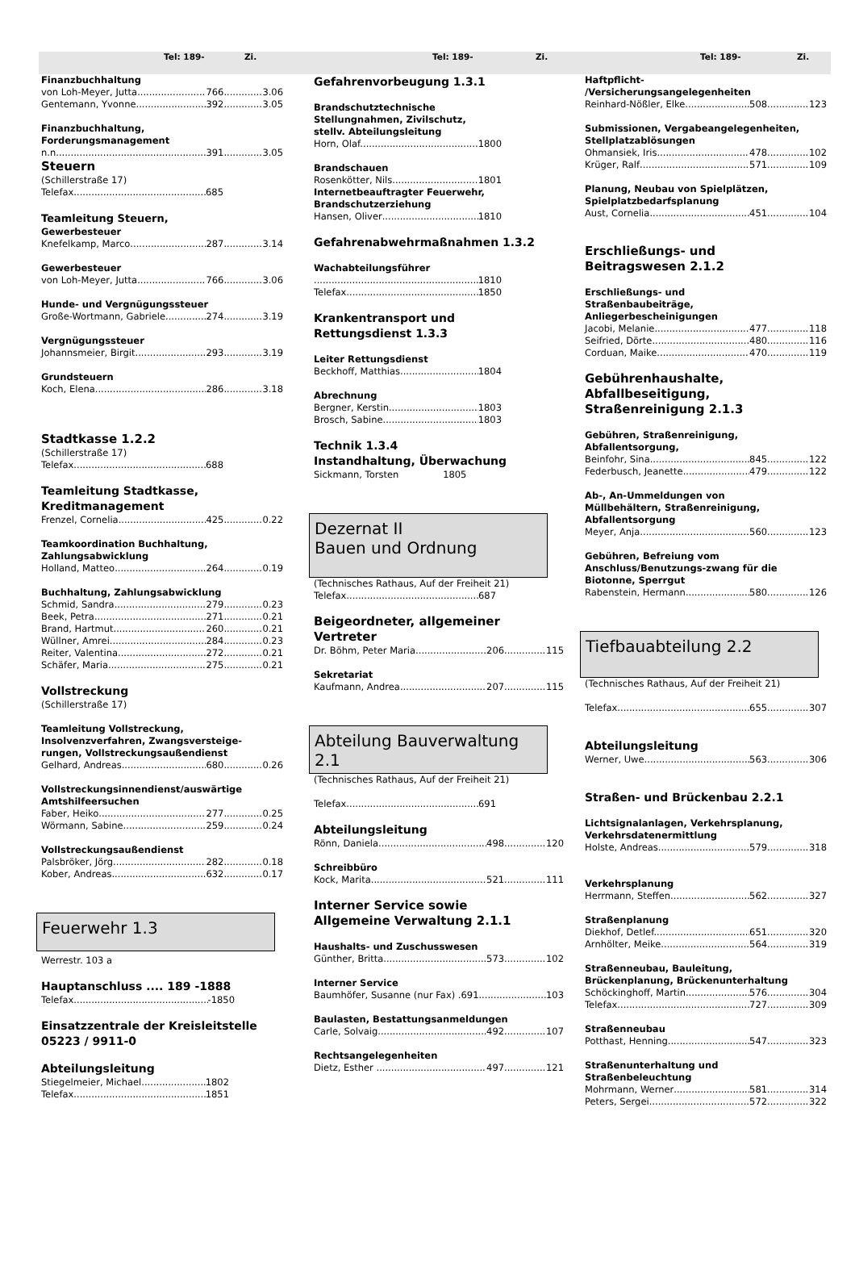Tel: 189- Zi. Tel: 189- Zi. Tel: 189- Zi.
Finanzbuchhaltung
von Loh-Meyer, Jutta 766 3.06
Gentemann, Yvonne. 392 3.05
Finanzbuchhaltung,
Forderungsmanagement
n.n. 391 3.05
Steuern
(Schillerstraße 17)
Telefax 685
Teamleitung Steuern,
Gewerbesteuer
Knefelkamp, Marco 287 3.14
Gewerbesteuer
von Loh-Meyer, Jutta 766 3.06
Hunde- und Vergnügungssteuer
Große-Wortmann, Gabriele 274 3.19
Vergnügungssteuer
Johannsmeier, Birgit 293 3.19
Grundsteuern
Koch, Elena 286 3.18
Stadtkasse 1.2.2
(Schillerstraße 17)
Telefax 688
Teamleitung Stadtkasse,
Kreditmanagement
Frenzel, Cornelia 425 0.22
Teamkoordination Buchhaltung,
Zahlungsabwicklung
Holland, Matteo 264 0.19
Buchhaltung, Zahlungsabwicklung
Schmid, Sandra 279 0.23
Beek, Petra 271 0.21
Brand, Hartmut 260 0.21
Wüllner, Amrei 284 0.23
Reiter, Valentina 272 0.21
Schäfer, Maria 275 0.21
Vollstreckung
(Schillerstraße 17)
Teamleitung Vollstreckung,
Insolvenzverfahren, Zwangsversteige-
rungen, Vollstreckungsaußendienst
Gelhard, Andreas 680 0.26
Vollstreckungsinnendienst/auswärtige
Amtshilfeersuchen
Faber, Heiko 277 0.25
Wörmann, Sabine 259 0.24
Vollstreckungsaußendienst
Palsbröker, Jörg 282 0.18
Kober, Andreas 632 0.17
Feuerwehr 1.3
Werrestr. 103 a
Hauptanschluss .... 189 -1888
Telefax -1850
Einsatzzentrale der Kreisleitstelle
05223 / 9911-0
Abteilungsleitung
Stiegelmeier, Michael 1802
Telefax 1851
Gefahrenvorbeugung 1.3.1
Brandschutztechnische
Stellungnahmen, Zivilschutz,
stellv. Abteilungsleitung
Horn, Olaf. 1800
Brandschauen
Rosenkötter, Nils 1801
Internetbeauftragter Feuerwehr,
Brandschutzerziehung
Hansen, Oliver 1810
Gefahrenabwehrmaßnahmen 1.3.2
Wachabteilungsführer
. 1810
Telefax 1850
Krankentransport und
Rettungsdienst 1.3.3
Leiter Rettungsdienst
Beckhoff, Matthias 1804
Abrechnung
Bergner, Kerstin 1803
Brosch, Sabine 1803
Technik 1.3.4
Instandhaltung, Überwachung
Sickmann, Torsten 1805
Dezernat II
Bauen und Ordnung
(Technisches Rathaus, Auf der Freiheit 21)
Telefax 687
Beigeordneter, allgemeiner
Vertreter
Dr. Böhm, Peter Maria 206 115
Sekretariat
Kaufmann, Andrea 207 115
Abteilung Bauverwaltung 2.1
(Technisches Rathaus, Auf der Freiheit 21)
Telefax 691
Abteilungsleitung
Rönn, Daniela 498 120
Schreibbüro
Kock, Marita 521 111
Interner Service sowie
Allgemeine Verwaltung 2.1.1
Haushalts- und Zuschusswesen
Günther, Britta 573 102
Interner Service
Baumhöfer, Susanne (nur Fax) .691 103
Baulasten, Bestattungsanmeldungen
Carle, Solvaig 492 107
Rechtsangelegenheiten
Dietz, Esther . 497 121
Haftpflicht-
/Versicherungsangelegenheiten
Reinhard-Nößler, Elke 508 123
Submissionen, Vergabeangelegenheiten,
Stellplatzablösungen
Ohmansiek, Iris 478 102
Krüger, Ralf 571 109
Planung, Neubau von Spielplätzen,
Spielplatzbedarfsplanung
Aust, Cornelia 451 104
Erschließungs- und
Beitragswesen 2.1.2
Erschließungs- und
Straßenbaubeiträge,
Anliegerbescheinigungen
Jacobi, Melanie 477 118
Seifried, Dörte 480 116
Corduan, Maike 470 119
Gebührenhaushalte,
Abfallbeseitigung,
Straßenreinigung 2.1.3
Gebühren, Straßenreinigung,
Abfallentsorgung,
Beinfohr, Sina 845 122
Federbusch, Jeanette 479 122
Ab-, An-Ummeldungen von
Müllbehältern, Straßenreinigung,
Abfallentsorgung
Meyer, Anja 560 123
Gebühren, Befreiung vom
Anschluss/Benutzungs-zwang für die
Biotonne, Sperrgut
Rabenstein, Hermann 580 126
Tiefbauabteilung 2.2
(Technisches Rathaus, Auf der Freiheit 21)
Telefax 655 307
Abteilungsleitung
Werner, Uwe 563 306
Straßen- und Brückenbau 2.2.1
Lichtsignalanlagen, Verkehrsplanung,
Verkehrsdatenermittlung
Holste, Andreas 579 318
Verkehrsplanung
Herrmann, Steffen 562 327
Straßenplanung
Diekhof, Detlef. 651 320
Arnhölter, Meike 564 319
Straßenneubau, Bauleitung,
Brückenplanung, Brückenunterhaltung
Schöckinghoff, Martin 576 304
Telefax 727 309
Straßenneubau
Potthast, Henning 547 323
Straßenunterhaltung und
Straßenbeleuchtung
Mohrmann, Werner 581 314
Peters, Sergei 572 322